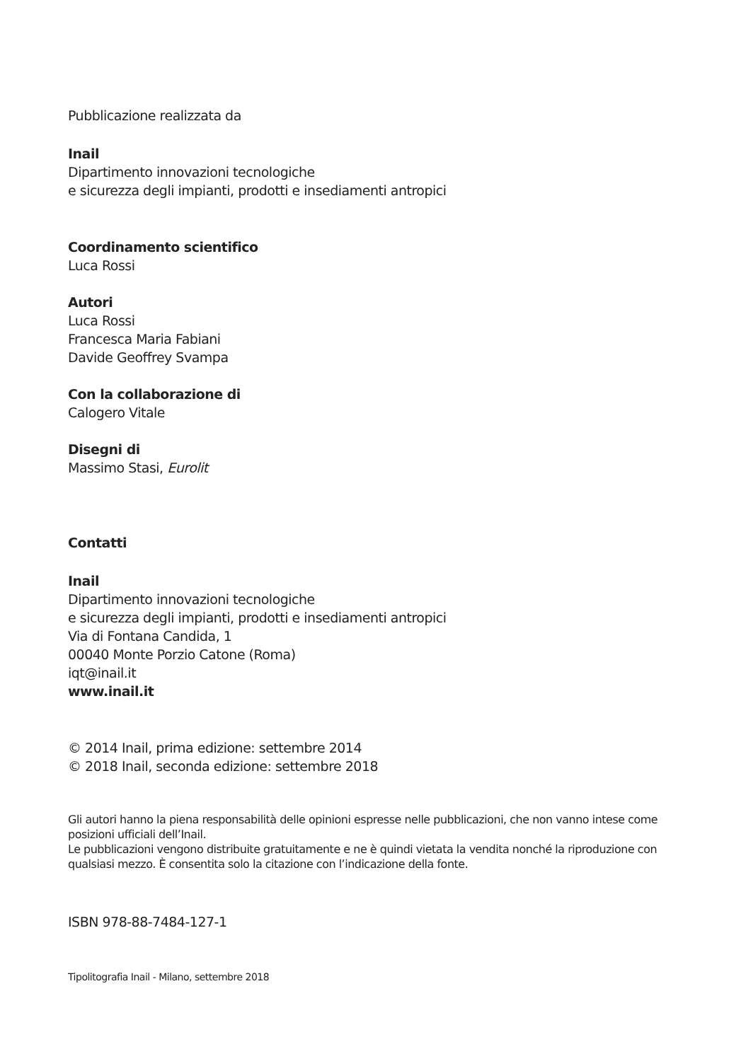Pubblicazione realizzata da
Inail
Dipartimento innovazioni tecnologiche
e sicurezza degli impianti, prodotti e insediamenti antropici
Coordinamento scientifico
Luca Rossi
Autori
Luca Rossi
Francesca Maria Fabiani
Davide Geoffrey Svampa
Con la collaborazione di
Calogero Vitale
Disegni di
Massimo Stasi, Eurolit
Contatti
Inail
Dipartimento innovazioni tecnologiche
e sicurezza degli impianti, prodotti e insediamenti antropici
Via di Fontana Candida, 1
00040 Monte Porzio Catone (Roma)
iqt@inail.it
www.inail.it
© 2014 Inail, prima edizione: settembre 2014
© 2018 Inail, seconda edizione: settembre 2018
Gli autori hanno la piena responsabilità delle opinioni espresse nelle pubblicazioni, che non vanno intese come posizioni ufficiali dell’Inail.
Le pubblicazioni vengono distribuite gratuitamente e ne è quindi vietata la vendita nonché la riproduzione con qualsiasi mezzo. È consentita solo la citazione con l’indicazione della fonte.
ISBN 978-88-7484-127-1
Tipolitografia Inail - Milano, settembre 2018